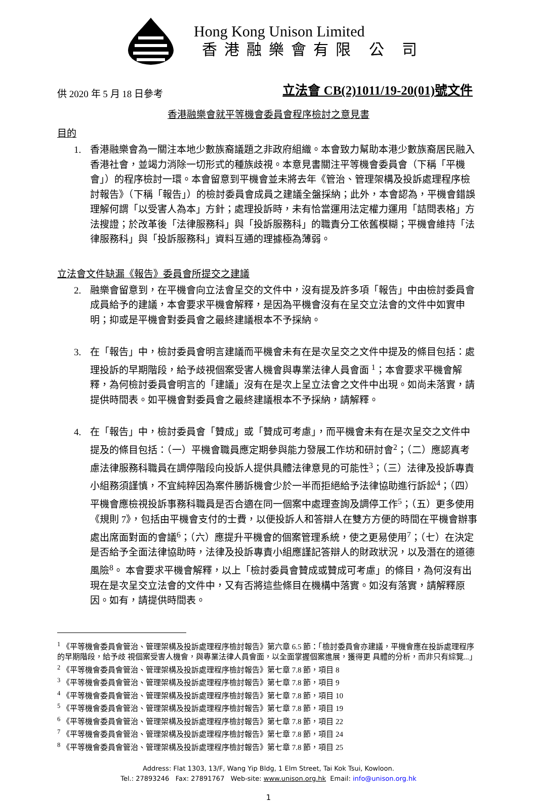Hong Kong Unison Limited
香港融樂會有限 公 司
供 2020 年 5 月 18 日參考
立法會 CB(2)1011/19-20(01)號文件
香港融樂會就平等機會委員會程序檢討之意見書
目的
1. 香港融樂會為一關注本地少數族裔議題之非政府組織。本會致力幫助本港少數族裔居民融入香港社會，並竭力消除一切形式的種族歧視。本意見書關注平等機會委員會（下稱「平機會」）的程序檢討一環。本會留意到平機會並未將去年《管治、管理架構及投訴處理程序檢討報告》（下稱「報告」）的檢討委員會成員之建議全盤採納；此外，本會認為，平機會錯誤理解何謂「以受害人為本」方針；處理投訴時，未有恰當運用法定權力運用「詰問表格」方法搜證；於改革後「法律服務科」與「投訴服務科」的職責分工依舊模糊；平機會維持「法律服務科」與「投訴服務科」資料互通的理據極為薄弱。
立法會文件缺漏《報告》委員會所提交之建議
2. 融樂會留意到，在平機會向立法會呈交的文件中，沒有提及許多項「報告」中由檢討委員會成員給予的建議，本會要求平機會解釋，是因為平機會沒有在呈交立法會的文件中如實申明；抑或是平機會對委員會之最終建議根本不予採納。
3. 在「報告」中，檢討委員會明言建議而平機會未有在是次呈交之文件中提及的條目包括：處理投訴的早期階段，給予歧視個案受害人機會與專業法律人員會面 <sup>1</sup>；本會要求平機會解釋，為何檢討委員會明言的「建議」沒有在是次上呈立法會之文件中出現。如尚未落實，請提供時間表。如平機會對委員會之最終建議根本不予採納，請解釋。
4. 在「報告」中，檢討委員會「贊成」或「贊成可考慮」，而平機會未有在是次呈交之文件中提及的條目包括：（一）平機會職員應定期參與能力發展工作坊和研討會<sup>2</sup>；（二）應認真考慮法律服務科職員在調停階段向投訴人提供具體法律意見的可能性<sup>3</sup>；（三）法律及投訴專責小組務須謹慎，不宜純粹因為案件勝訴機會少於一半而拒絕給予法律協助進行訴訟<sup>4</sup>；（四）平機會應檢視投訴事務科職員是否合適在同一個案中處理查詢及調停工作<sup>5</sup>；（五）更多使用《規則 7》，包括由平機會支付的士費，以便投訴人和答辯人在雙方方便的時間在平機會辦事處出席面對面的會議<sup>6</sup>；（六）應提升平機會的個案管理系統，使之更易使用<sup>7</sup>；（七）在決定是否給予全面法律協助時，法律及投訴專責小組應謹記答辯人的財政狀況，以及潛在的道德風險<sup>8</sup>。 本會要求平機會解釋，以上「檢討委員會贊成或贊成可考慮」的條目，為何沒有出現在是次呈交立法會的文件中，又有否將這些條目在機構中落實。如沒有落實，請解釋原因。如有，請提供時間表。
<sup>1</sup> 《平等機會委員會管治、管理架構及投訴處理程序檢討報告》第六章 6.5 節：「檢討委員會亦建議，平機會應在投訴處理程序的早期階段，給予歧 視個案受害人機會，與專業法律人員會面，以全面掌握個案進展，獲得更 具體的分析，而非只有綜覽...」
<sup>2</sup> 《平等機會委員會管治、管理架構及投訴處理程序檢討報告》第七章 7.8 節，項目 8
<sup>3</sup> 《平等機會委員會管治、管理架構及投訴處理程序檢討報告》第七章 7.8 節，項目 9
<sup>4</sup> 《平等機會委員會管治、管理架構及投訴處理程序檢討報告》第七章 7.8 節，項目 10
<sup>5</sup> 《平等機會委員會管治、管理架構及投訴處理程序檢討報告》第七章 7.8 節，項目 19
<sup>6</sup> 《平等機會委員會管治、管理架構及投訴處理程序檢討報告》第七章 7.8 節，項目 22
<sup>7</sup> 《平等機會委員會管治、管理架構及投訴處理程序檢討報告》第七章 7.8 節，項目 24
<sup>8</sup> 《平等機會委員會管治、管理架構及投訴處理程序檢討報告》第七章 7.8 節，項目 25
Address: Flat 1303, 13/F, Wang Yip Bldg, 1 Elm Street, Tai Kok Tsui, Kowloon.
Tel.: 27893246 Fax: 27891767 Web-site: www.unison.org.hk Email: info@unison.org.hk
1